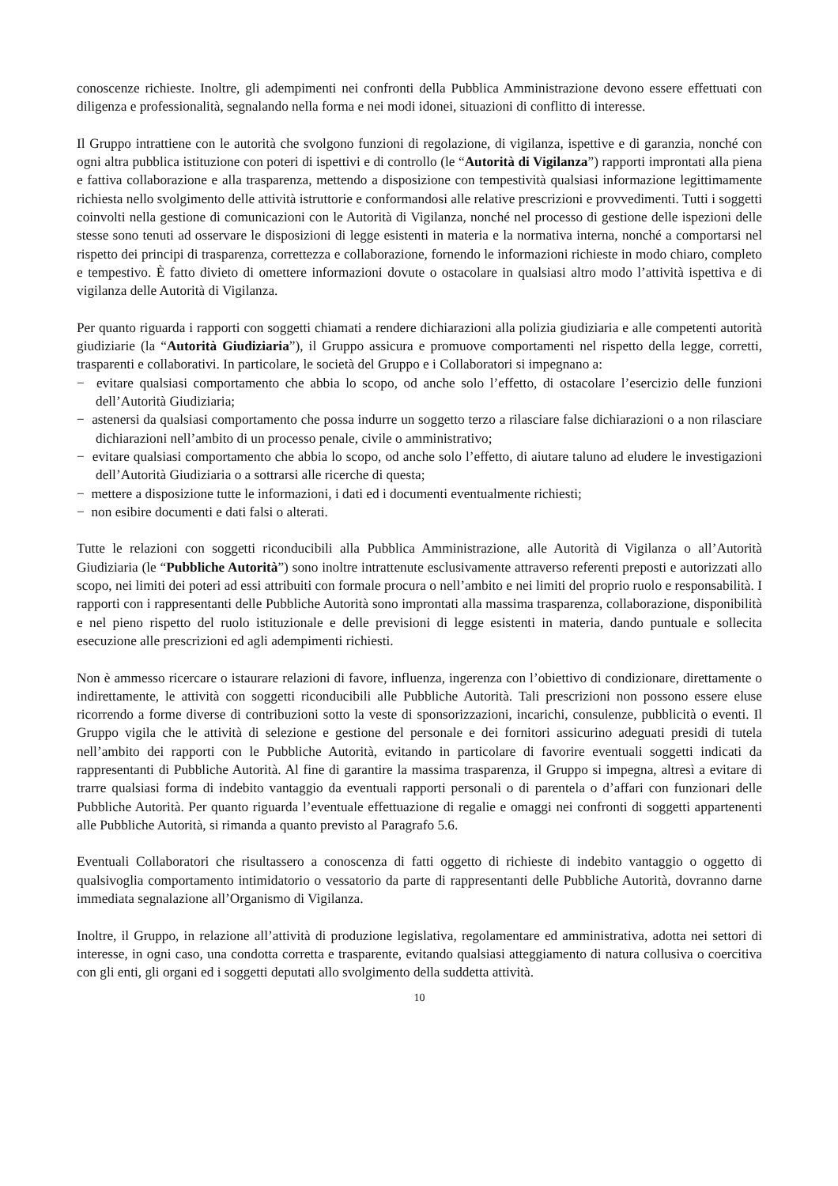conoscenze richieste. Inoltre, gli adempimenti nei confronti della Pubblica Amministrazione devono essere effettuati con diligenza e professionalità, segnalando nella forma e nei modi idonei, situazioni di conflitto di interesse.
Il Gruppo intrattiene con le autorità che svolgono funzioni di regolazione, di vigilanza, ispettive e di garanzia, nonché con ogni altra pubblica istituzione con poteri di ispettivi e di controllo (le “Autorità di Vigilanza”) rapporti improntati alla piena e fattiva collaborazione e alla trasparenza, mettendo a disposizione con tempestività qualsiasi informazione legittimamente richiesta nello svolgimento delle attività istruttorie e conformandosi alle relative prescrizioni e provvedimenti. Tutti i soggetti coinvolti nella gestione di comunicazioni con le Autorità di Vigilanza, nonché nel processo di gestione delle ispezioni delle stesse sono tenuti ad osservare le disposizioni di legge esistenti in materia e la normativa interna, nonché a comportarsi nel rispetto dei principi di trasparenza, correttezza e collaborazione, fornendo le informazioni richieste in modo chiaro, completo e tempestivo. È fatto divieto di omettere informazioni dovute o ostacolare in qualsiasi altro modo l’attività ispettiva e di vigilanza delle Autorità di Vigilanza.
Per quanto riguarda i rapporti con soggetti chiamati a rendere dichiarazioni alla polizia giudiziaria e alle competenti autorità giudiziarie (la “Autorità Giudiziaria”), il Gruppo assicura e promuove comportamenti nel rispetto della legge, corretti, trasparenti e collaborativi. In particolare, le società del Gruppo e i Collaboratori si impegnano a:
− evitare qualsiasi comportamento che abbia lo scopo, od anche solo l’effetto, di ostacolare l’esercizio delle funzioni dell’Autorità Giudiziaria;
− astenersi da qualsiasi comportamento che possa indurre un soggetto terzo a rilasciare false dichiarazioni o a non rilasciare dichiarazioni nell’ambito di un processo penale, civile o amministrativo;
− evitare qualsiasi comportamento che abbia lo scopo, od anche solo l’effetto, di aiutare taluno ad eludere le investigazioni dell’Autorità Giudiziaria o a sottrarsi alle ricerche di questa;
− mettere a disposizione tutte le informazioni, i dati ed i documenti eventualmente richiesti;
− non esibire documenti e dati falsi o alterati.
Tutte le relazioni con soggetti riconducibili alla Pubblica Amministrazione, alle Autorità di Vigilanza o all’Autorità Giudiziaria (le “Pubbliche Autorità”) sono inoltre intrattenute esclusivamente attraverso referenti preposti e autorizzati allo scopo, nei limiti dei poteri ad essi attribuiti con formale procura o nell’ambito e nei limiti del proprio ruolo e responsabilità. I rapporti con i rappresentanti delle Pubbliche Autorità sono improntati alla massima trasparenza, collaborazione, disponibilità e nel pieno rispetto del ruolo istituzionale e delle previsioni di legge esistenti in materia, dando puntuale e sollecita esecuzione alle prescrizioni ed agli adempimenti richiesti.
Non è ammesso ricercare o istaurare relazioni di favore, influenza, ingerenza con l’obiettivo di condizionare, direttamente o indirettamente, le attività con soggetti riconducibili alle Pubbliche Autorità. Tali prescrizioni non possono essere eluse ricorrendo a forme diverse di contribuzioni sotto la veste di sponsorizzazioni, incarichi, consulenze, pubblicità o eventi. Il Gruppo vigila che le attività di selezione e gestione del personale e dei fornitori assicurino adeguati presidi di tutela nell’ambito dei rapporti con le Pubbliche Autorità, evitando in particolare di favorire eventuali soggetti indicati da rappresentanti di Pubbliche Autorità. Al fine di garantire la massima trasparenza, il Gruppo si impegna, altresì a evitare di trarre qualsiasi forma di indebito vantaggio da eventuali rapporti personali o di parentela o d’affari con funzionari delle Pubbliche Autorità. Per quanto riguarda l’eventuale effettuazione di regalie e omaggi nei confronti di soggetti appartenenti alle Pubbliche Autorità, si rimanda a quanto previsto al Paragrafo 5.6.
Eventuali Collaboratori che risultassero a conoscenza di fatti oggetto di richieste di indebito vantaggio o oggetto di qualsivoglia comportamento intimidatorio o vessatorio da parte di rappresentanti delle Pubbliche Autorità, dovranno darne immediata segnalazione all’Organismo di Vigilanza.
Inoltre, il Gruppo, in relazione all’attività di produzione legislativa, regolamentare ed amministrativa, adotta nei settori di interesse, in ogni caso, una condotta corretta e trasparente, evitando qualsiasi atteggiamento di natura collusiva o coercitiva con gli enti, gli organi ed i soggetti deputati allo svolgimento della suddetta attività.
10